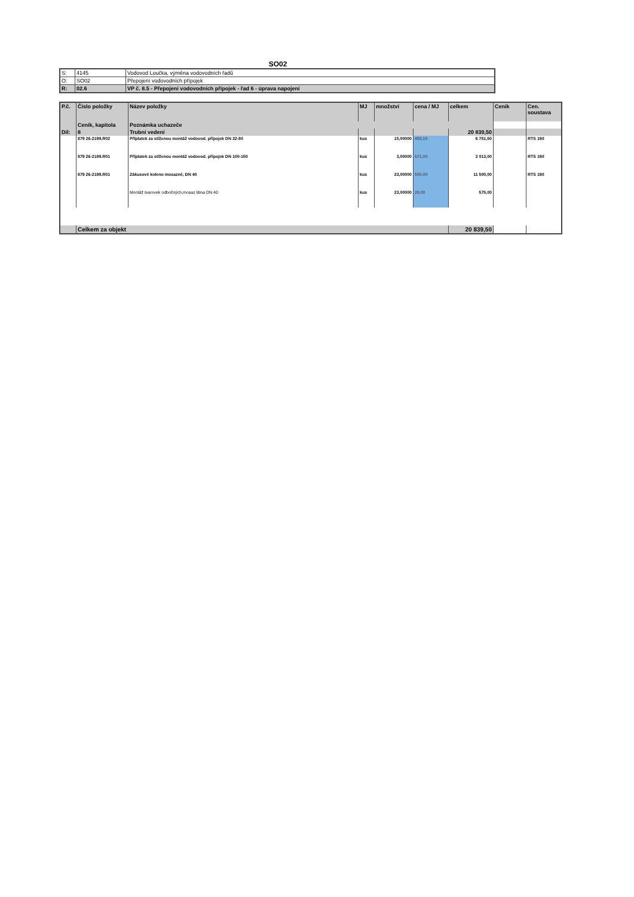SO02
| S: | 4145 | Vodovod Loučka, výměna vodovodních řadů |
| O: | SO02 | Přepojení vodovodních přípojek |
| R: | 02.6 | VP č. 8.5 - Přepojení vodovodních přípojek - řad 6 - úprava napojení |
| P.č. | Číslo položky | Název položky | MJ | množství | cena / MJ | celkem | Ceník | Cen. soustava |
| --- | --- | --- | --- | --- | --- | --- | --- | --- |
| | Ceník, kapitola | Poznámka uchazeče | | | | | | |
| Díl: | 8 | Trubní vedení | | | | 20 839,50 | | |
| | 879 26-2199.R02 | Příplatek za stíženou montáž vodovod. přípojek DN 32-80 | kus | 15,00000 | 450,10 | 6 751,50 | | RTS 19/I |
| | 879 26-2199.R01 | Příplatek za stíženou montáž vodovod. přípojek DN 100-150 | kus | 3,00000 | 671,00 | 2 013,00 | | RTS 19/I |
| | 879 26-2199.R01 | Zákusové koleno mosazné, DN 40 | kus | 23,00000 | 500,00 | 11 500,00 | | RTS 19/I |
| | | Montáž tvarovek odbočných,mosaz litina DN 40 | kus | 23,00000 | 25,00 | 575,00 | | |
| | Celkem za objekt | | | | | 20 839,50 | | |